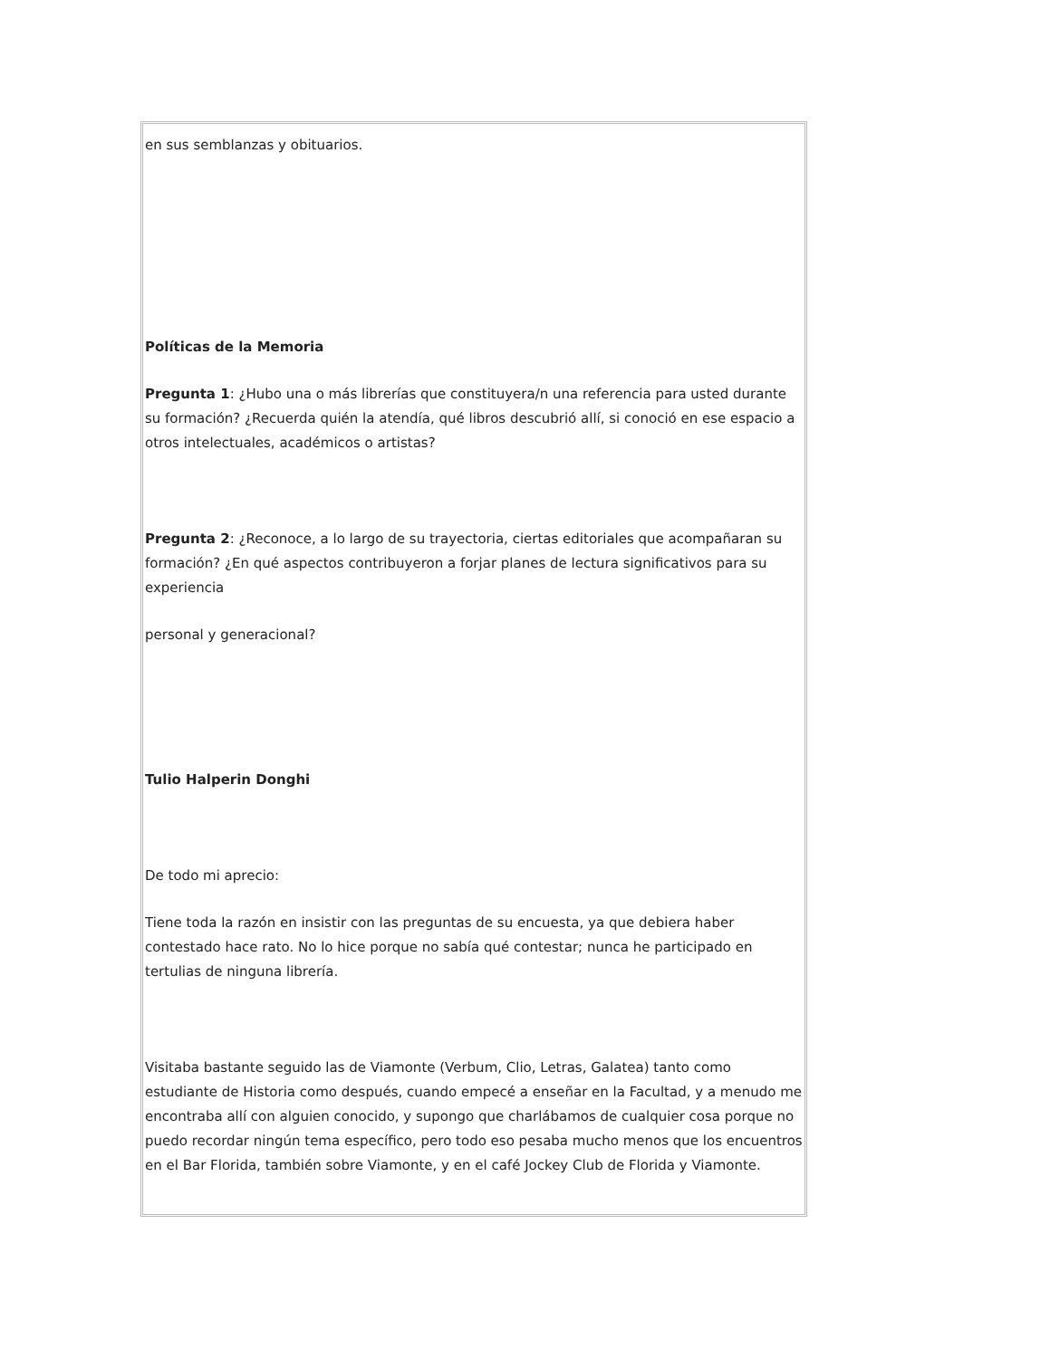en sus semblanzas y obituarios.
Políticas de la Memoria
Pregunta 1: ¿Hubo una o más librerías que constituyera/n una referencia para usted durante su formación? ¿Recuerda quién la atendía, qué libros descubrió allí, si conoció en ese espacio a otros intelectuales, académicos o artistas?
Pregunta 2: ¿Reconoce, a lo largo de su trayectoria, ciertas editoriales que acompañaran su formación? ¿En qué aspectos contribuyeron a forjar planes de lectura significativos para su experiencia
personal y generacional?
Tulio Halperin Donghi
De todo mi aprecio:
Tiene toda la razón en insistir con las preguntas de su encuesta, ya que debiera haber contestado hace rato. No lo hice porque no sabía qué contestar; nunca he participado en tertulias de ninguna librería.
Visitaba bastante seguido las de Viamonte (Verbum, Clio, Letras, Galatea) tanto como estudiante de Historia como después, cuando empecé a enseñar en la Facultad, y a menudo me encontraba allí con alguien conocido, y supongo que charlábamos de cualquier cosa porque no puedo recordar ningún tema específico, pero todo eso pesaba mucho menos que los encuentros en el Bar Florida, también sobre Viamonte, y en el café Jockey Club de Florida y Viamonte.